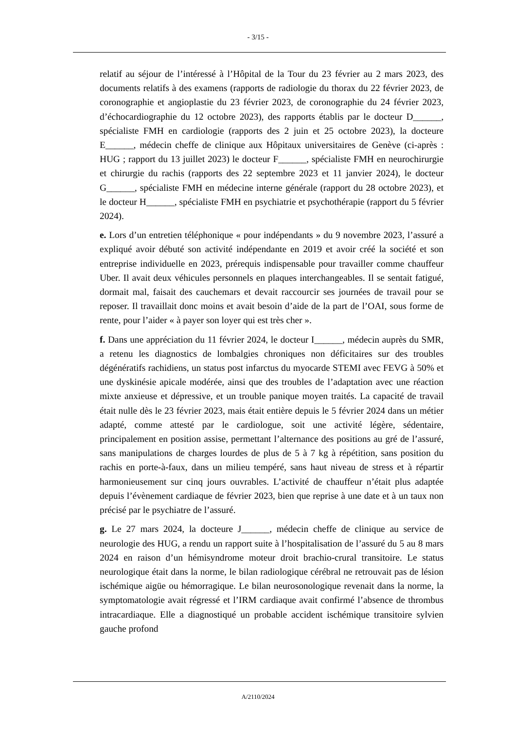- 3/15 -
relatif au séjour de l’intéressé à l’Hôpital de la Tour du 23 février au 2 mars 2023, des documents relatifs à des examens (rapports de radiologie du thorax du 22 février 2023, de coronographie et angioplastie du 23 février 2023, de coronographie du 24 février 2023, d’échocardiographie du 12 octobre 2023), des rapports établis par le docteur D______, spécialiste FMH en cardiologie (rapports des 2 juin et 25 octobre 2023), la docteure E______, médecin cheffe de clinique aux Hôpitaux universitaires de Genève (ci-après : HUG ; rapport du 13 juillet 2023) le docteur F______, spécialiste FMH en neurochirurgie et chirurgie du rachis (rapports des 22 septembre 2023 et 11 janvier 2024), le docteur G______, spécialiste FMH en médecine interne générale (rapport du 28 octobre 2023), et le docteur H______, spécialiste FMH en psychiatrie et psychothérapie (rapport du 5 février 2024).
e. Lors d’un entretien téléphonique « pour indépendants » du 9 novembre 2023, l’assuré a expliqué avoir débuté son activité indépendante en 2019 et avoir créé la société et son entreprise individuelle en 2023, prérequis indispensable pour travailler comme chauffeur Uber. Il avait deux véhicules personnels en plaques interchangeables. Il se sentait fatigué, dormait mal, faisait des cauchemars et devait raccourcir ses journées de travail pour se reposer. Il travaillait donc moins et avait besoin d’aide de la part de l’OAI, sous forme de rente, pour l’aider « à payer son loyer qui est très cher ».
f. Dans une appréciation du 11 février 2024, le docteur I______, médecin auprès du SMR, a retenu les diagnostics de lombalgies chroniques non déficitaires sur des troubles dégénératifs rachidiens, un status post infarctus du myocarde STEMI avec FEVG à 50% et une dyskinésie apicale modérée, ainsi que des troubles de l’adaptation avec une réaction mixte anxieuse et dépressive, et un trouble panique moyen traités. La capacité de travail était nulle dès le 23 février 2023, mais était entière depuis le 5 février 2024 dans un métier adapté, comme attesté par le cardiologue, soit une activité légère, sédentaire, principalement en position assise, permettant l’alternance des positions au gré de l’assuré, sans manipulations de charges lourdes de plus de 5 à 7 kg à répétition, sans position du rachis en porte-à-faux, dans un milieu tempéré, sans haut niveau de stress et à répartir harmonieusement sur cinq jours ouvrables. L’activité de chauffeur n’était plus adaptée depuis l’évènement cardiaque de février 2023, bien que reprise à une date et à un taux non précisé par le psychiatre de l’assuré.
g. Le 27 mars 2024, la docteure J______, médecin cheffe de clinique au service de neurologie des HUG, a rendu un rapport suite à l’hospitalisation de l’assuré du 5 au 8 mars 2024 en raison d’un hémisyndrome moteur droit brachio-crural transitoire. Le status neurologique était dans la norme, le bilan radiologique cérébral ne retrouvait pas de lésion ischémique aigüe ou hémorragique. Le bilan neurosonologique revenait dans la norme, la symptomatologie avait régressé et l’IRM cardiaque avait confirmé l’absence de thrombus intracardiaque. Elle a diagnostiqué un probable accident ischémique transitoire sylvien gauche profond
A/2110/2024